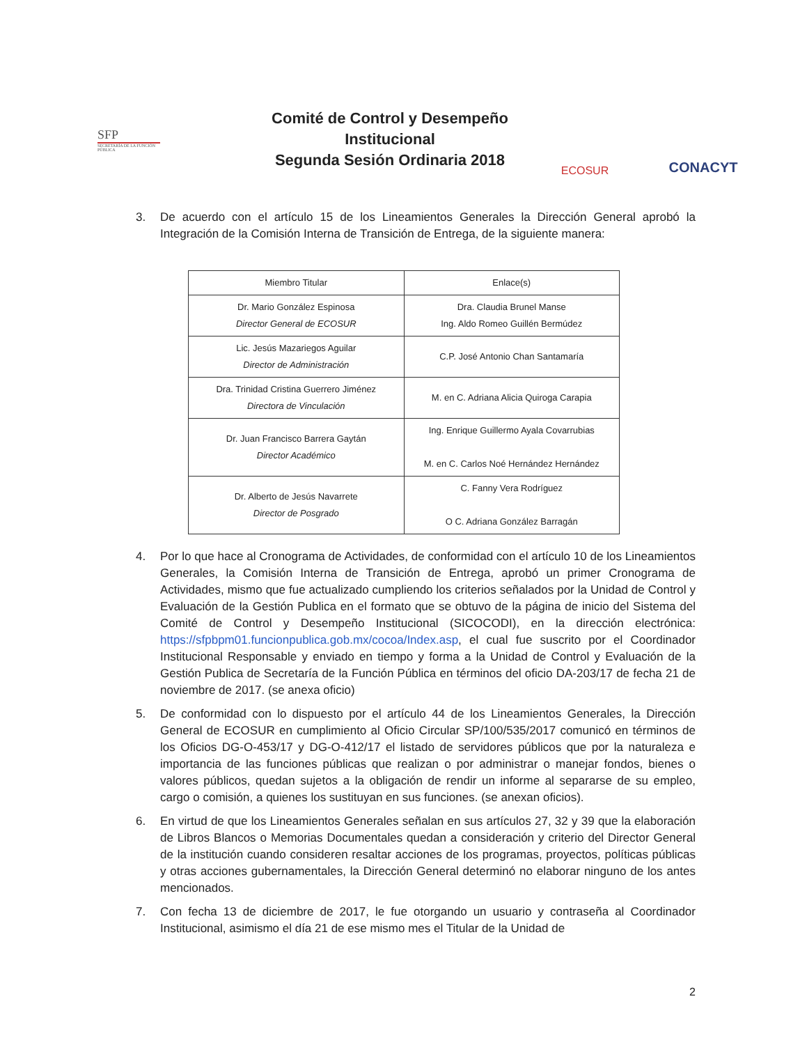SFP
SECRETARÍA DE LA FUNCIÓN PÚBLICA
Comité de Control y Desempeño
Institucional
Segunda Sesión Ordinaria 2018
ECOSUR
CONACYT
3. De acuerdo con el artículo 15 de los Lineamientos Generales la Dirección General aprobó la Integración de la Comisión Interna de Transición de Entrega, de la siguiente manera:
| Miembro Titular | Enlace(s) |
| --- | --- |
| Dr. Mario González Espinosa Director General de ECOSUR | Dra. Claudia Brunel Manse Ing. Aldo Romeo Guillén Bermúdez |
| Lic. Jesús Mazariegos Aguilar Director de Administración | C.P. José Antonio Chan Santamaría |
| Dra. Trinidad Cristina Guerrero Jiménez Directora de Vinculación | M. en C. Adriana Alicia Quiroga Carapia |
| Dr. Juan Francisco Barrera Gaytán Director Académico | Ing. Enrique Guillermo Ayala Covarrubias M. en C. Carlos Noé Hernández Hernández |
| Dr. Alberto de Jesús Navarrete Director de Posgrado | C. Fanny Vera Rodríguez O C. Adriana González Barragán |
4. Por lo que hace al Cronograma de Actividades, de conformidad con el artículo 10 de los Lineamientos Generales, la Comisión Interna de Transición de Entrega, aprobó un primer Cronograma de Actividades, mismo que fue actualizado cumpliendo los criterios señalados por la Unidad de Control y Evaluación de la Gestión Publica en el formato que se obtuvo de la página de inicio del Sistema del Comité de Control y Desempeño Institucional (SICOCODI), en la dirección electrónica: https://sfpbpm01.funcionpublica.gob.mx/cocoa/Index.asp, el cual fue suscrito por el Coordinador Institucional Responsable y enviado en tiempo y forma a la Unidad de Control y Evaluación de la Gestión Publica de Secretaría de la Función Pública en términos del oficio DA-203/17 de fecha 21 de noviembre de 2017. (se anexa oficio)
5. De conformidad con lo dispuesto por el artículo 44 de los Lineamientos Generales, la Dirección General de ECOSUR en cumplimiento al Oficio Circular SP/100/535/2017 comunicó en términos de los Oficios DG-O-453/17 y DG-O-412/17 el listado de servidores públicos que por la naturaleza e importancia de las funciones públicas que realizan o por administrar o manejar fondos, bienes o valores públicos, quedan sujetos a la obligación de rendir un informe al separarse de su empleo, cargo o comisión, a quienes los sustituyan en sus funciones. (se anexan oficios).
6. En virtud de que los Lineamientos Generales señalan en sus artículos 27, 32 y 39 que la elaboración de Libros Blancos o Memorias Documentales quedan a consideración y criterio del Director General de la institución cuando consideren resaltar acciones de los programas, proyectos, políticas públicas y otras acciones gubernamentales, la Dirección General determinó no elaborar ninguno de los antes mencionados.
7. Con fecha 13 de diciembre de 2017, le fue otorgando un usuario y contraseña al Coordinador Institucional, asimismo el día 21 de ese mismo mes el Titular de la Unidad de
2